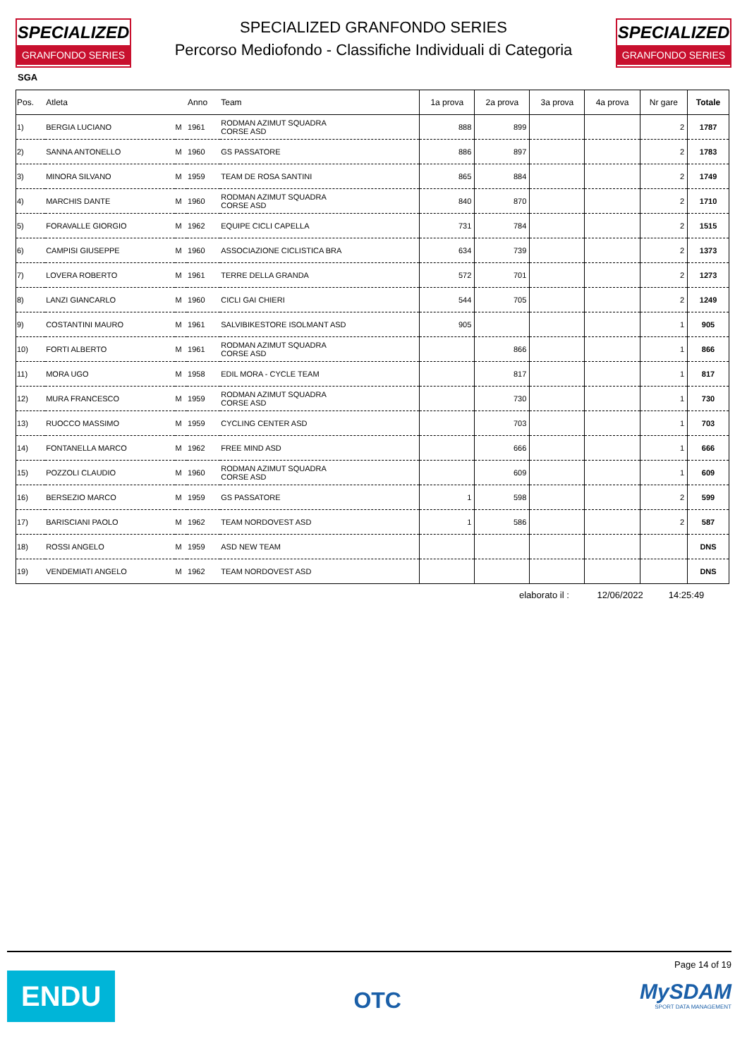SPECIALIZED
GRANFONDO SERIES
SPECIALIZED GRANFONDO SERIES
Percorso Mediofondo - Classifiche Individuali di Categoria
SPECIALIZED
GRANFONDO SERIES
SGA
| Pos. | Atleta | | Anno | Team | 1a prova | 2a prova | 3a prova | 4a prova | Nr gare | Totale |
| --- | --- | --- | --- | --- | --- | --- | --- | --- | --- | --- |
| 1) | BERGIA LUCIANO | M | 1961 | RODMAN AZIMUT SQUADRA CORSE ASD | 888 | 899 | | | 2 | 1787 |
| 2) | SANNA ANTONELLO | M | 1960 | GS PASSATORE | 886 | 897 | | | 2 | 1783 |
| 3) | MINORA SILVANO | M | 1959 | TEAM DE ROSA SANTINI | 865 | 884 | | | 2 | 1749 |
| 4) | MARCHIS DANTE | M | 1960 | RODMAN AZIMUT SQUADRA CORSE ASD | 840 | 870 | | | 2 | 1710 |
| 5) | FORAVALLE GIORGIO | M | 1962 | EQUIPE CICLI CAPELLA | 731 | 784 | | | 2 | 1515 |
| 6) | CAMPISI GIUSEPPE | M | 1960 | ASSOCIAZIONE CICLISTICA BRA | 634 | 739 | | | 2 | 1373 |
| 7) | LOVERA ROBERTO | M | 1961 | TERRE DELLA GRANDA | 572 | 701 | | | 2 | 1273 |
| 8) | LANZI GIANCARLO | M | 1960 | CICLI GAI CHIERI | 544 | 705 | | | 2 | 1249 |
| 9) | COSTANTINI MAURO | M | 1961 | SALVIBIKESTORE ISOLMANT ASD | 905 | | | | 1 | 905 |
| 10) | FORTI ALBERTO | M | 1961 | RODMAN AZIMUT SQUADRA CORSE ASD | | 866 | | | 1 | 866 |
| 11) | MORA UGO | M | 1958 | EDIL MORA - CYCLE TEAM | | 817 | | | 1 | 817 |
| 12) | MURA FRANCESCO | M | 1959 | RODMAN AZIMUT SQUADRA CORSE ASD | | 730 | | | 1 | 730 |
| 13) | RUOCCO MASSIMO | M | 1959 | CYCLING CENTER ASD | | 703 | | | 1 | 703 |
| 14) | FONTANELLA MARCO | M | 1962 | FREE MIND ASD | | 666 | | | 1 | 666 |
| 15) | POZZOLI CLAUDIO | M | 1960 | RODMAN AZIMUT SQUADRA CORSE ASD | | 609 | | | 1 | 609 |
| 16) | BERSEZIO MARCO | M | 1959 | GS PASSATORE | 1 | 598 | | | 2 | 599 |
| 17) | BARISCIANI PAOLO | M | 1962 | TEAM NORDOVEST ASD | 1 | 586 | | | 2 | 587 |
| 18) | ROSSI ANGELO | M | 1959 | ASD NEW TEAM | | | | | | DNS |
| 19) | VENDEMIATI ANGELO | M | 1962 | TEAM NORDOVEST ASD | | | | | | DNS |
elaborato il : 12/06/2022 14:25:49
ENDU
OTC
Page 14 of 19
MySDAM
SPORT DATA MANAGEMENT